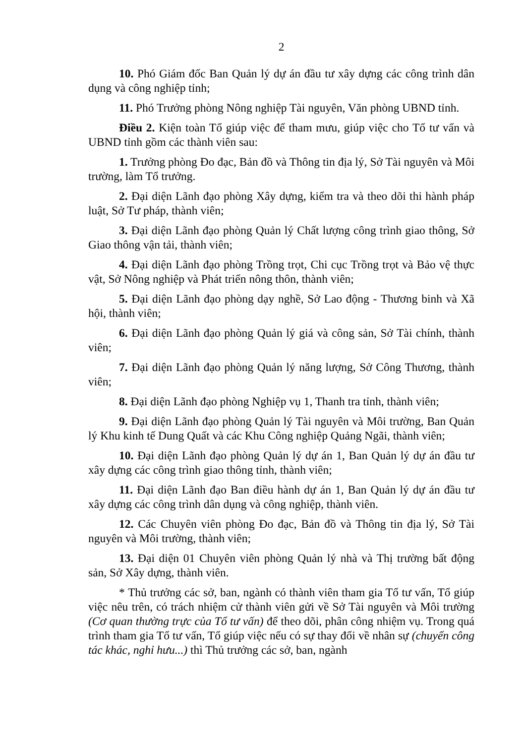2
10. Phó Giám đốc Ban Quản lý dự án đầu tư xây dựng các công trình dân dụng và công nghiệp tỉnh;
11. Phó Trưởng phòng Nông nghiệp Tài nguyên, Văn phòng UBND tỉnh.
Điều 2. Kiện toàn Tổ giúp việc để tham mưu, giúp việc cho Tổ tư vấn và UBND tỉnh gồm các thành viên sau:
1. Trưởng phòng Đo đạc, Bản đồ và Thông tin địa lý, Sở Tài nguyên và Môi trường, làm Tổ trưởng.
2. Đại diện Lãnh đạo phòng Xây dựng, kiểm tra và theo dõi thi hành pháp luật, Sở Tư pháp, thành viên;
3. Đại diện Lãnh đạo phòng Quản lý Chất lượng công trình giao thông, Sở Giao thông vận tải, thành viên;
4. Đại diện Lãnh đạo phòng Trồng trọt, Chi cục Trồng trọt và Bảo vệ thực vật, Sở Nông nghiệp và Phát triển nông thôn, thành viên;
5. Đại diện Lãnh đạo phòng dạy nghề, Sở Lao động - Thương binh và Xã hội, thành viên;
6. Đại diện Lãnh đạo phòng Quản lý giá và công sản, Sở Tài chính, thành viên;
7. Đại diện Lãnh đạo phòng Quản lý năng lượng, Sở Công Thương, thành viên;
8. Đại diện Lãnh đạo phòng Nghiệp vụ 1, Thanh tra tỉnh, thành viên;
9. Đại diện Lãnh đạo phòng Quản lý Tài nguyên và Môi trường, Ban Quản lý Khu kinh tế Dung Quất và các Khu Công nghiệp Quảng Ngãi, thành viên;
10. Đại diện Lãnh đạo phòng Quản lý dự án 1, Ban Quản lý dự án đầu tư xây dựng các công trình giao thông tỉnh, thành viên;
11. Đại diện Lãnh đạo Ban điều hành dự án 1, Ban Quản lý dự án đầu tư xây dựng các công trình dân dụng và công nghiệp, thành viên.
12. Các Chuyên viên phòng Đo đạc, Bản đồ và Thông tin địa lý, Sở Tài nguyên và Môi trường, thành viên;
13. Đại diện 01 Chuyên viên phòng Quản lý nhà và Thị trường bất động sản, Sở Xây dựng, thành viên.
* Thủ trưởng các sở, ban, ngành có thành viên tham gia Tổ tư vấn, Tổ giúp việc nêu trên, có trách nhiệm cử thành viên gửi về Sở Tài nguyên và Môi trường (Cơ quan thường trực của Tổ tư vấn) để theo dõi, phân công nhiệm vụ. Trong quá trình tham gia Tổ tư vấn, Tổ giúp việc nếu có sự thay đổi về nhân sự (chuyển công tác khác, nghỉ hưu...) thì Thủ trưởng các sở, ban, ngành